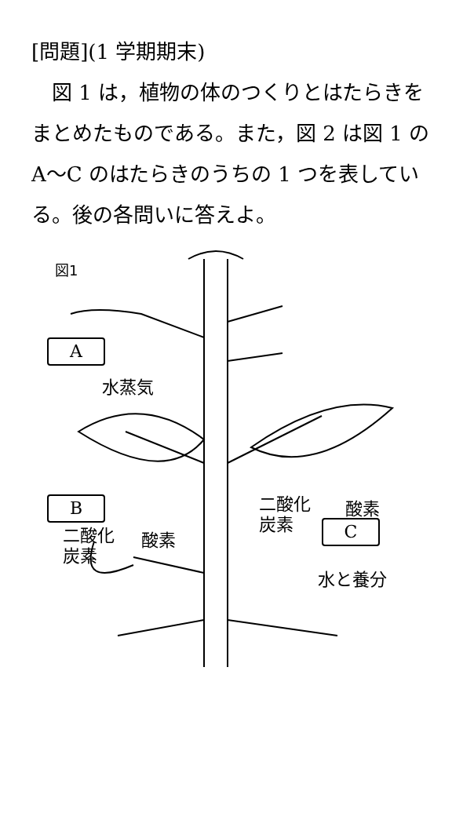[問題](1 学期期末)
　図 1 は，植物の体のつくりとはたらきをまとめたものである。また，図 2 は図 1 の A～C のはたらきのうちの 1 つを表している。後の各問いに答えよ。
図1
A
水蒸気
B
二酸化
炭素
酸素
二酸化
炭素
酸素
C
水と養分